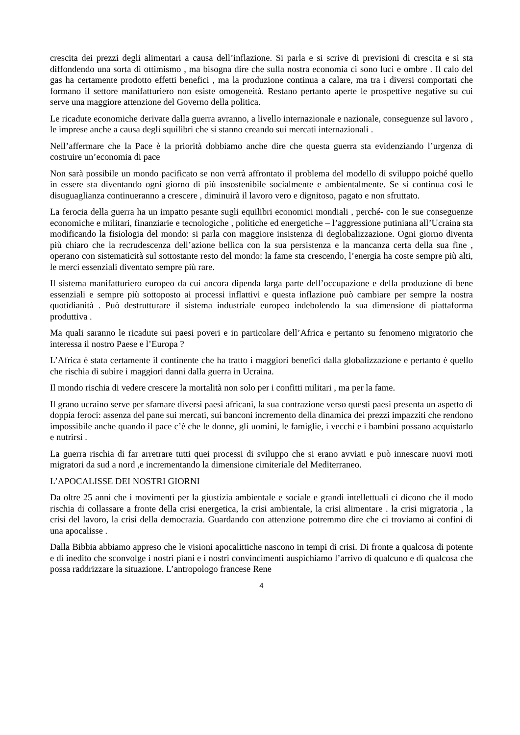crescita dei prezzi degli alimentari a causa dell’inflazione. Si parla e si scrive di previsioni di crescita e si sta diffondendo una sorta di ottimismo , ma bisogna dire che sulla nostra economia ci sono luci e ombre . Il calo del gas ha certamente prodotto effetti benefici , ma la produzione continua a calare, ma tra i diversi comportati che formano il settore manifatturiero non esiste omogeneità. Restano pertanto aperte le prospettive negative su cui serve una maggiore attenzione del Governo della politica.
Le ricadute economiche derivate dalla guerra avranno, a livello internazionale e nazionale, conseguenze sul lavoro , le imprese anche a causa degli squilibri che si stanno creando sui mercati internazionali .
Nell’affermare che la Pace è la priorità dobbiamo anche dire che questa guerra sta evidenziando l’urgenza di costruire un’economia di pace
Non sarà possibile un mondo pacificato se non verrà affrontato il problema del modello di sviluppo poiché quello in essere sta diventando ogni giorno di più insostenibile socialmente e ambientalmente. Se si continua così le disuguaglianza continueranno a crescere , diminuirà il lavoro vero e dignitoso, pagato e non sfruttato.
La ferocia della guerra ha un impatto pesante sugli equilibri economici mondiali , perché- con le sue conseguenze economiche e militari, finanziarie e tecnologiche , politiche ed energetiche – l’aggressione putiniana all’Ucraina sta modificando la fisiologia del mondo: si parla con maggiore insistenza di deglobalizzazione. Ogni giorno diventa più chiaro che la recrudescenza dell’azione bellica con la sua persistenza e la mancanza certa della sua fine , operano con sistematicità sul sottostante resto del mondo: la fame sta crescendo, l’energia ha coste sempre più alti, le merci essenziali diventato sempre più rare.
Il sistema manifatturiero europeo da cui ancora dipenda larga parte dell’occupazione e della produzione di bene essenziali e sempre più sottoposto ai processi inflattivi e questa inflazione può cambiare per sempre la nostra quotidianità . Può destrutturare il sistema industriale europeo indebolendo la sua dimensione di piattaforma produttiva .
Ma quali saranno le ricadute sui paesi poveri e in particolare dell’Africa e pertanto su fenomeno migratorio che interessa il nostro Paese e l’Europa ?
L’Africa è stata certamente il continente che ha tratto i maggiori benefici dalla globalizzazione e pertanto è quello che rischia di subire i maggiori danni dalla guerra in Ucraina.
Il mondo rischia di vedere crescere la mortalità non solo per i confitti militari , ma per la fame.
Il grano ucraino serve per sfamare diversi paesi africani, la sua contrazione verso questi paesi presenta un aspetto di doppia feroci: assenza del pane sui mercati, sui banconi incremento della dinamica dei prezzi impazziti che rendono impossibile anche quando il pace c’è che le donne, gli uomini, le famiglie, i vecchi e i bambini possano acquistarlo e nutrirsi .
La guerra rischia di far arretrare tutti quei processi di sviluppo che si erano avviati e può innescare nuovi moti migratori da sud a nord ,e incrementando la dimensione cimiteriale del Mediterraneo.
L’APOCALISSE DEI NOSTRI GIORNI
Da oltre 25 anni che i movimenti per la giustizia ambientale e sociale e grandi intellettuali ci dicono che il modo rischia di collassare a fronte della crisi energetica, la crisi ambientale, la crisi alimentare . la crisi migratoria , la crisi del lavoro, la crisi della democrazia. Guardando con attenzione potremmo dire che ci troviamo ai confini di una apocalisse .
Dalla Bibbia abbiamo appreso che le visioni apocalittiche nascono in tempi di crisi. Di fronte a qualcosa di potente e di inedito che sconvolge i nostri piani e i nostri convincimenti auspichiamo l’arrivo di qualcuno e di qualcosa che possa raddrizzare la situazione. L’antropologo francese Rene
4